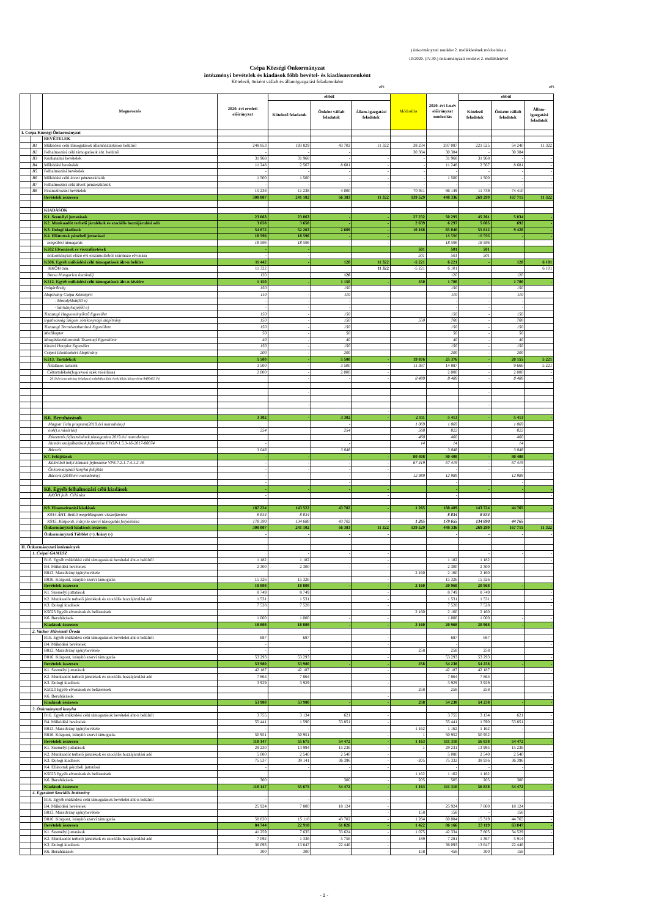) önkormányzati rendelet 2. mellékletének módosítása a
10/2020. (IV.30.) önkormányzati rendelet 2. mellékletével
Csépa Községi Önkormányzat
intézményi bevételek és kiadások főbb bevétel- és kiadásnemenként
Kötelező, önként vállalt és államigazgatási feladatonként
eFt eFt
| | | Megnevezés | 2020. évi eredeti előirányzat | ebből | | | Módosítás | 2020. évi I.n.év előirányzat módosítás | ebből | | |
| --- | --- | --- | --- | --- | --- | --- | --- | --- | --- | --- | --- |
| | | | | Kötelező feladatok | Önként vállalt feladatok | Állam-igazgatási feladatok | | | Kötelező feladatok | Önként vállalt feladatok | Állam-igazgatási feladatok |
| I. Csépa Községi Önkormányzat | | | | | | | | | | | |
| | | BEVÉTELEK | | | | | | | | | |
| | B1 | Működési célú támogatások államháztartáson belülről | 248 853 | 193 829 | 43 702 | 11 322 | 38 234 | 287 087 | 221 525 | 54 240 | 11 322 |
| | B2 | Felhalmozási célú támogatások áht. belülről | - | - | - | | 30 384 | 30 384 | - | 30 384 | |
| | B3 | Közhatalmi bevételek | 31 968 | 31 968 | - | - | - | 31 968 | 31 968 | - | - |
| | B4 | Működési bevételek | 11 248 | 2 567 | 8 681 | - | - | 11 248 | 2 567 | 8 681 | - |
| | B5 | Felhalmozási bevételek | - | - | - | - | - | - | - | - | - |
| | B6 | Működési célú átvett pénzeszközök | 1 500 | 1 500 | - | - | - | 1 500 | 1 500 | - | - |
| | B7 | Felhalmozási célú átvett pénzeszközök | - | - | - | - | - | - | - | - | - |
| | B8 | Finanszírozási bevételek | 15 238 | 11 238 | 4 000 | - | 70 911 | 86 149 | 11 739 | 74 410 | - |
| | | Bevételek összesen | 308 807 | 241 102 | 56 383 | 11 322 | 139 529 | 448 336 | 269 299 | 167 715 | 11 322 |
| | | KIADÁSOK | | | | | | | | | |
| | | K1. Személyi juttatások | 23 063 | 23 063 | - | - | 27 232 | 50 295 | 45 261 | 5 034 | - |
| | | K2. Munkaadót terhelő járulékok és szociális hozzájárulási adó | 3 658 | 3 658 | - | - | 2 639 | 6 297 | 5 605 | 692 | - |
| | | K3. Dologi kiadások | 54 872 | 52 263 | 2 609 | - | 10 168 | 65 040 | 55 612 | 9 428 | - |
| | | K4. Ellátottak pénzbeli juttatásai | 18 596 | 18 596 | - | - | | 18 596 | 18 596 | - | - |
| | | települési támogatás | 18 596 | 18 596 | - | - | | 18 596 | 18 596 | - | - |
| | | K502 Elvonások és visszafizetések | - | - | | | 501 | 501 | 501 | | |
| | | önkormányzat előző évi elszámolásból származó elvonása | - | - | | | 501 | 501 | 501 | | |
| | | K506. Egyéb működési célú támogatások áht-n belülre | 11 442 | - | 120 | 11 322 | -5 221 | 6 221 | - | 120 | 6 101 |
| | | KKÖH tám. | 11 322 | | | 11 322 | -5 221 | 6 101 | | | 6 101 |
| | | Bursa Hungarica ösztöndíj | 120 | | 120 | | | 120 | | 120 | |
| | | K512. Egyéb működési célú támogatások áht-n kívülre | 1 150 | - | 1 150 | - | 550 | 1 700 | - | 1 700 | - |
| | | Polgárőrség | 150 | | 150 | | | 150 | | 150 | |
| | | Alapítvány Csépa Községért | 110 | - | 110 | | | 110 | - | 110 | |
| | | - Mosolyklub(50 e) | - | - | - | | | - | - | - | |
| | | - Sárkányhajó(60 e) | - | - | - | | | - | - | - | |
| | | Tiszazugi Hagyományőrző Egyesület | 150 | - | 150 | | | 150 | - | 150 | |
| | | Irgalmasság Szigete Jótékonysági alapítvány | 150 | - | 150 | | 550 | 700 | - | 700 | |
| | | Tiszazugi Természetbarátok Egyesülete | 150 | - | 150 | | | 150 | - | 150 | |
| | | Medikopter | 50 | - | 50 | | | 50 | - | 50 | |
| | | Mozgáskozlátozottak Tiszazugi Egyesülete | 40 | - | 40 | | | 40 | - | 40 | |
| | | Kinizsi Horgász Egyesület | 150 | - | 150 | | | 150 | - | 150 | |
| | | Csépai Iskolásokért Alapítvány | 200 | - | 200 | | | 200 | - | 200 | |
| | | K513. Tartalékok | 5 500 | - | 5 500 | - | 19 876 | 25 376 | - | 20 155 | 5 221 |
| | | Általános tartalék | 3 500 | - | 3 500 | - | 11 387 | 14 887 | - | 9 666 | 5 221 |
| | | Céltartalékok(fogorvosi szék vásárlása) | 2 000 | - | 2 000 | - | | 2 000 | - | 2 000 | - |
| | | 2019.évi maradvány feladattal terhelt(korábbi évek hibás könyvelése:8489455 Ft) | | - | - | - | 8 489 | 8 489 | - | 8 489 | - |
| | | | | - | | | | | - | | |
| | | | | - | | | | | - | | |
| | | | | | | - | | | | | - |
| | | K6. Beruházások | 3 302 | - | 3 302 | - | 2 111 | 5 413 | - | 5 413 | - |
| | | Magyar Falu program(2019.évi maradvány) | | | - | | 1 069 | 1 069 | | 1 069 | |
| | | önk(t.e.vásárlás) | 254 | | 254 | | 568 | 822 | | 822 | |
| | | Étkeztetés fejlesztésének támogatása 2019.évi maradványa | | | | | 460 | 460 | | 460 | |
| | | Humán szolgáltatások fejlesztése EFOP-1.5.3-16-2017-00074 | - | | - | | 14 | 14 | | 14 | |
| | | Bácsvíz | 3 048 | | 3 048 | | | 3 048 | | 3 048 | |
| | | K7. Felújítások | - | - | - | - | 80 408 | 80 408 | - | 80 408 | - |
| | | Kültrületi helyi közutak fejlesztése VP6-7.2.1-7.4.1.2-16 | - | - | - | - | 67 419 | 67 419 | - | 67 419 | - |
| | | Önkormányzati konyha felújítás | - | - | - | - | | - | - | - | - |
| | | Bácsvíz (2019.évi maradvány) | - | | - | - | 12 989 | 12 989 | | 12 989 | - |
| | | | - | | - | | | - | | - | |
| | | K8. Egyéb felhalmozási célú kiadások | - | - | - | - | | - | - | - | - |
| | | KKÖH felh. Célú tám | - | | | - | | - | | | - |
| | | K9. Finanszírozási kiadások | 187 224 | 143 522 | 43 702 | - | 1 265 | 188 489 | 143 724 | 44 765 | - |
| | | K914 ÁHT. Belüli megelőlegezés visszafizetése | 8 834 | 8 834 | | | | 8 834 | 8 834 | | |
| | | K915. Központi, irányító szervi támogatás folyósítása | 178 390 | 134 688 | 43 702 | - | 1 265 | 179 655 | 134 890 | 44 765 | - |
| | | Önkormányzati kiadások összesen | 308 807 | 241 102 | 56 383 | 11 322 | 139 529 | 448 336 | 269 299 | 167 715 | 11 322 |
| | | Önkormányzati Többlet (+) /hiány (-) | - | - | - | - | | - | - | - | - |
| II. Önkormányzati intézmények | | | | | | | | | | | |
| | 1. Csépai GAMESZ | | | - | - | - | | | - | - | - |
| | | B16. Egyéb működési célú támogatások bevételei áht-n belülről | 1 182 | 1 182 | | - | | 1 182 | 1 182 | | - |
| | | B4. Működési bevételek | 2 300 | 2 300 | - | - | | 2 300 | 2 300 | - | - |
| | | B813. Maradvány igénybevétele | | - | | | 2 160 | 2 160 | 2 160 | | |
| | | B816. Központ, irányító szervi támogatás | 15 326 | 15 326 | | - | | 15 326 | 15 326 | | - |
| | | Bevételek összesen | 18 808 | 18 808 | - | - | 2 160 | 20 968 | 20 968 | - | - |
| | | K1. Személyi juttatások | 8 749 | 8 749 | | - | | 8 749 | 8 749 | | - |
| | | K2. Munkaadót terhelő járulékok és szociális hozzájárulási adó | 1 531 | 1 531 | | - | | 1 531 | 1 531 | | - |
| | | K3. Dologi kiadások | 7 528 | 7 528 | | - | | 7 528 | 7 528 | | - |
| | | K5023 Egyéb elvonások és befizetések | | | | | 2 160 | 2 160 | 2 160 | | |
| | | K6. Beruházások | 1 000 | 1 000 | - | - | | 1 000 | 1 000 | - | - |
| | | Kiadások összesen | 18 808 | 18 808 | - | - | 2 160 | 20 968 | 20 968 | - | - |
| | 2. Vackor Művészeti Óvoda | | | | | | | | | | |
| | | B16. Egyéb működési célú támogatások bevételei áht-n belülről | 687 | 687 | | - | | 687 | 687 | | - |
| | | B4. Működési bevételek | - | | | - | | - | | | - |
| | | B813. Maradvány igénybevétele | - | - | | | 258 | 258 | 258 | | |
| | | B816. Központ, irányító szervi támogatás | 53 293 | 53 293 | | - | | 53 293 | 53 293 | | - |
| | | Bevételek összesen | 53 980 | 53 980 | - | - | 258 | 54 238 | 54 238 | - | - |
| | | K1. Személyi juttatások | 42 187 | 42 187 | | - | | 42 187 | 42 187 | | - |
| | | K2. Munkaadót terhelő járulékok és szociális hozzájárulási adó | 7 864 | 7 864 | | - | | 7 864 | 7 864 | | - |
| | | K3. Dologi kiadások | 3 929 | 3 929 | | - | | 3 929 | 3 929 | | - |
| | | K5023 Egyéb elvonások és befizetések | | | | | 258 | 258 | 258 | | |
| | | K6. Beruházások | | | | - | | | | | - |
| | | Kiadások összesen | 53 980 | 53 980 | - | - | 258 | 54 238 | 54 238 | - | - |
| | 3. Önkrmányzati konyha | | | | | | | | | | |
| | | B16. Egyéb működési célú támogatások bevételei áht-n belülről | 3 755 | 3 134 | 621 | - | | 3 755 | 3 134 | 621 | - |
| | | B4. Működési bevételek | 55 441 | 1 590 | 53 851 | - | | 55 441 | 1 590 | 53 851 | - |
| | | B813. Maradvány igénybevétele | - | - | - | | 1 162 | 1 162 | 1 162 | - | |
| | | B816. Központ, irányító szervi támogatás | 50 951 | 50 951 | | - | 1 | 50 952 | 50 952 | | - |
| | | Bevételek összesen | 110 147 | 55 675 | 54 472 | - | 1 163 | 111 310 | 56 838 | 54 472 | - |
| | | K1. Személyi juttatások | 29 230 | 13 994 | 15 236 | - | 1 | 29 231 | 13 995 | 15 236 | - |
| | | K2. Munkaadót terhelő járulékok és szociális hozzájárulási adó | 5 080 | 2 540 | 2 540 | - | | 5 080 | 2 540 | 2 540 | - |
| | | K3. Dologi kiadások | 75 537 | 39 141 | 36 396 | - | -205 | 75 332 | 38 936 | 36 396 | - |
| | | K4. Ellátottak pénzbeli juttatásai | - | - | - | - | | - | - | - | - |
| | | K5023 Egyéb elvonások és befizetések | | | | | 1 162 | 1 162 | 1 162 | | |
| | | K6. Beruházások | 300 | | 300 | - | 205 | 505 | 205 | 300 | - |
| | | Kiadások összesen | 110 147 | 55 675 | 54 472 | - | 1 163 | 111 310 | 56 838 | 54 472 | - |
| | 4. Egyesített Szociális Intézmény | | | | | | | | | | |
| | | B16. Egyéb működési célú támogatások bevételei áht-n belülről | - | - | - | - | | - | - | - | - |
| | | B4. Működési bevételek | 25 924 | 7 800 | 18 124 | - | | 25 924 | 7 800 | 18 124 | - |
| | | B813. Maradvány igénybevétele | | | | - | 158 | 158 | - | 158 | - |
| | | B816. Központ, irányító szervi támogatás | 58 820 | 15 118 | 43 702 | - | 1 264 | 60 084 | 15 319 | 44 765 | - |
| | | Bevételek összesen | 84 744 | 22 918 | 61 826 | - | 1 422 | 86 166 | 23 119 | 63 047 | - |
| | | K1. Személyi juttatások | 41 259 | 7 635 | 33 624 | - | 1 075 | 42 334 | 7 805 | 34 529 | - |
| | | K2. Munkaadót terhelő járulékok és szociális hozzájárulási adó | 7 092 | 1 336 | 5 756 | - | 189 | 7 281 | 1 367 | 5 914 | - |
| | | K3. Dologi kiadások | 36 093 | 13 647 | 22 446 | - | | 36 093 | 13 647 | 22 446 | - |
| | | K6. Beruházások | 300 | 300 | - | - | 158 | 458 | 300 | 158 | - |
- 1 -